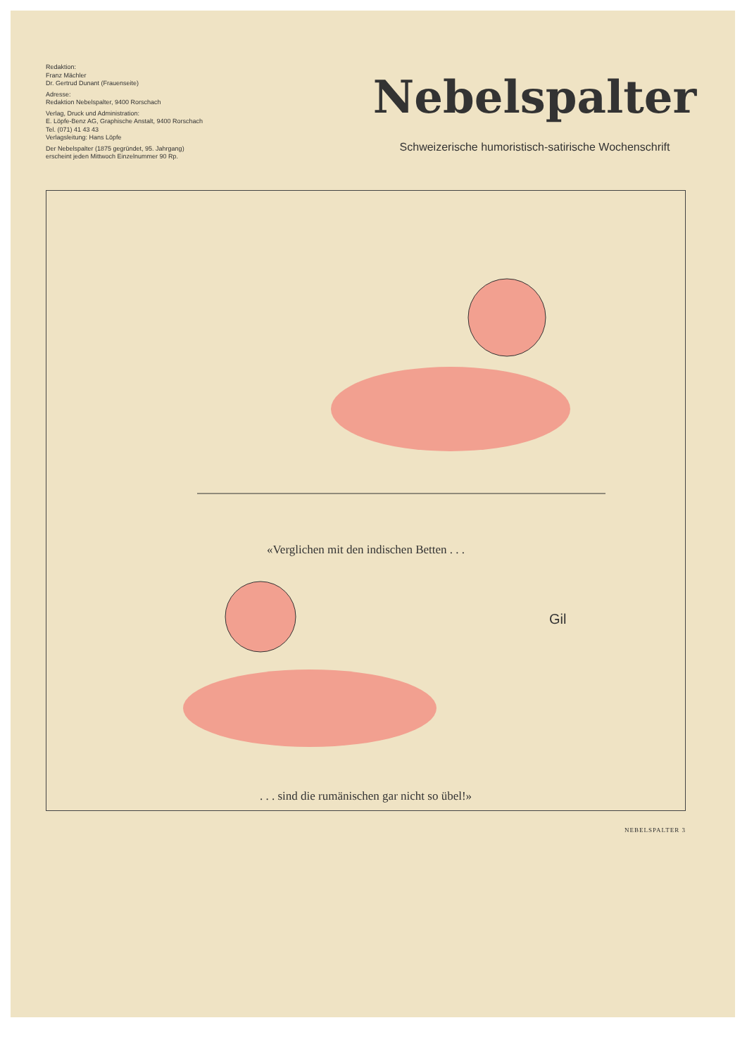Redaktion:
Franz Mächler
Dr. Gertrud Dunant (Frauenseite)
Adresse:
Redaktion Nebelspalter, 9400 Rorschach
Verlag, Druck und Administration:
E. Löpfe-Benz AG, Graphische Anstalt, 9400 Rorschach
Tel. (071) 41 43 43
Verlagsleitung: Hans Löpfe
Der Nebelspalter (1875 gegründet, 95. Jahrgang)
erscheint jeden Mittwoch Einzelnummer 90 Rp.
Nebelspalter
Schweizerische humoristisch-satirische Wochenschrift
«Verglichen mit den indischen Betten . . .
Gil
. . . sind die rumänischen gar nicht so übel!»
NEBELSPALTER 3